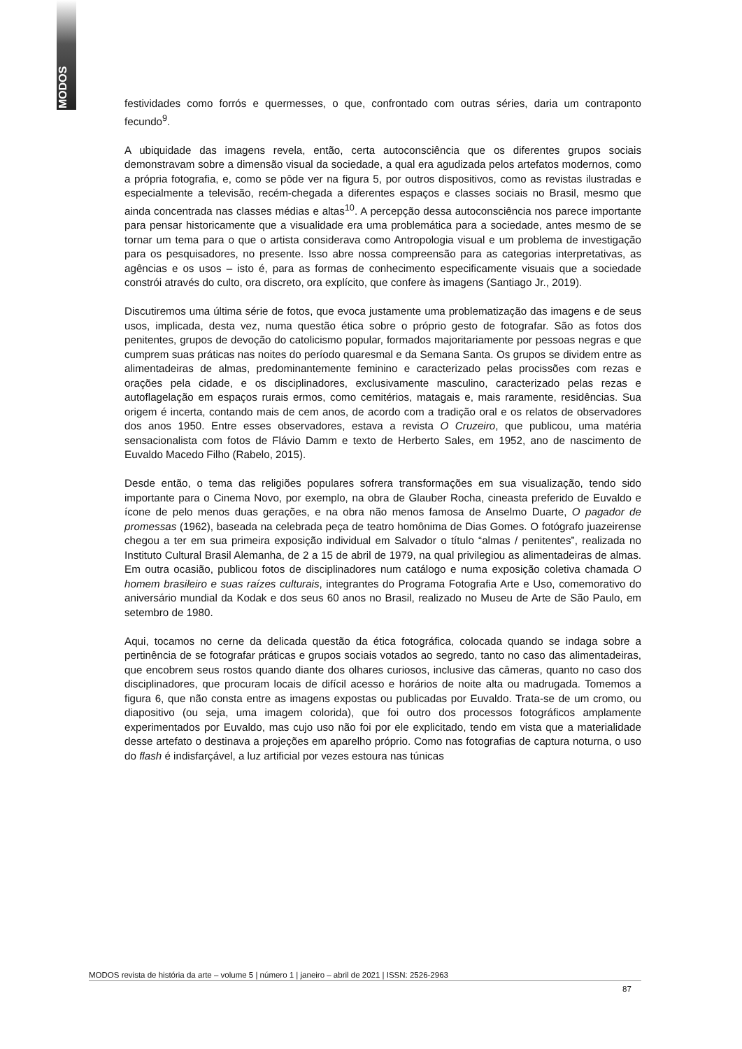MODOS
festividades como forrós e quermesses, o que, confrontado com outras séries, daria um contraponto fecundo<sup>9</sup>.
A ubiquidade das imagens revela, então, certa autoconsciência que os diferentes grupos sociais demonstravam sobre a dimensão visual da sociedade, a qual era agudizada pelos artefatos modernos, como a própria fotografia, e, como se pôde ver na figura 5, por outros dispositivos, como as revistas ilustradas e especialmente a televisão, recém-chegada a diferentes espaços e classes sociais no Brasil, mesmo que ainda concentrada nas classes médias e altas<sup>10</sup>. A percepção dessa autoconsciência nos parece importante para pensar historicamente que a visualidade era uma problemática para a sociedade, antes mesmo de se tornar um tema para o que o artista considerava como Antropologia visual e um problema de investigação para os pesquisadores, no presente. Isso abre nossa compreensão para as categorias interpretativas, as agências e os usos – isto é, para as formas de conhecimento especificamente visuais que a sociedade constrói através do culto, ora discreto, ora explícito, que confere às imagens (Santiago Jr., 2019).
Discutiremos uma última série de fotos, que evoca justamente uma problematização das imagens e de seus usos, implicada, desta vez, numa questão ética sobre o próprio gesto de fotografar. São as fotos dos penitentes, grupos de devoção do catolicismo popular, formados majoritariamente por pessoas negras e que cumprem suas práticas nas noites do período quaresmal e da Semana Santa. Os grupos se dividem entre as alimentadeiras de almas, predominantemente feminino e caracterizado pelas procissões com rezas e orações pela cidade, e os disciplinadores, exclusivamente masculino, caracterizado pelas rezas e autoflagelação em espaços rurais ermos, como cemitérios, matagais e, mais raramente, residências. Sua origem é incerta, contando mais de cem anos, de acordo com a tradição oral e os relatos de observadores dos anos 1950. Entre esses observadores, estava a revista O Cruzeiro, que publicou, uma matéria sensacionalista com fotos de Flávio Damm e texto de Herberto Sales, em 1952, ano de nascimento de Euvaldo Macedo Filho (Rabelo, 2015).
Desde então, o tema das religiões populares sofrera transformações em sua visualização, tendo sido importante para o Cinema Novo, por exemplo, na obra de Glauber Rocha, cineasta preferido de Euvaldo e ícone de pelo menos duas gerações, e na obra não menos famosa de Anselmo Duarte, O pagador de promessas (1962), baseada na celebrada peça de teatro homônima de Dias Gomes. O fotógrafo juazeirense chegou a ter em sua primeira exposição individual em Salvador o título “almas / penitentes”, realizada no Instituto Cultural Brasil Alemanha, de 2 a 15 de abril de 1979, na qual privilegiou as alimentadeiras de almas. Em outra ocasião, publicou fotos de disciplinadores num catálogo e numa exposição coletiva chamada O homem brasileiro e suas raízes culturais, integrantes do Programa Fotografia Arte e Uso, comemorativo do aniversário mundial da Kodak e dos seus 60 anos no Brasil, realizado no Museu de Arte de São Paulo, em setembro de 1980.
Aqui, tocamos no cerne da delicada questão da ética fotográfica, colocada quando se indaga sobre a pertinência de se fotografar práticas e grupos sociais votados ao segredo, tanto no caso das alimentadeiras, que encobrem seus rostos quando diante dos olhares curiosos, inclusive das câmeras, quanto no caso dos disciplinadores, que procuram locais de difícil acesso e horários de noite alta ou madrugada. Tomemos a figura 6, que não consta entre as imagens expostas ou publicadas por Euvaldo. Trata-se de um cromo, ou diapositivo (ou seja, uma imagem colorida), que foi outro dos processos fotográficos amplamente experimentados por Euvaldo, mas cujo uso não foi por ele explicitado, tendo em vista que a materialidade desse artefato o destinava a projeções em aparelho próprio. Como nas fotografias de captura noturna, o uso do flash é indisfarçável, a luz artificial por vezes estoura nas túnicas
MODOS revista de história da arte – volume 5 | número 1 | janeiro – abril de 2021 | ISSN: 2526-2963
87